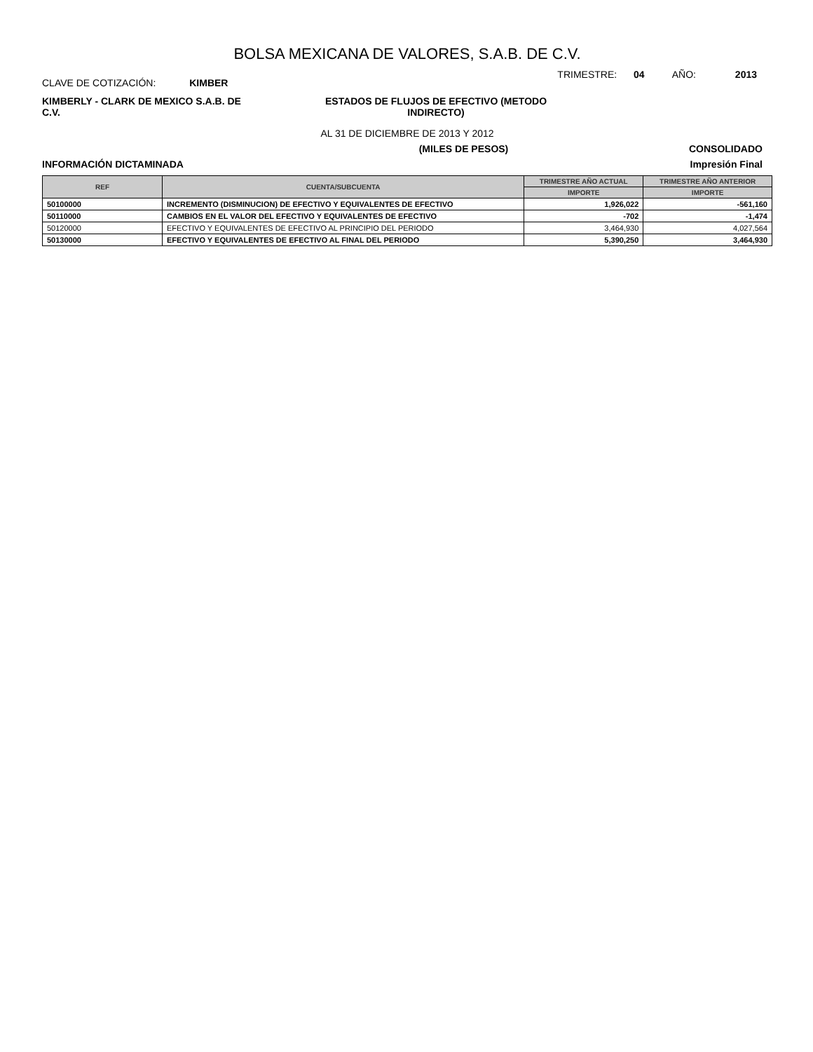BOLSA MEXICANA DE VALORES, S.A.B. DE C.V.
CLAVE DE COTIZACIÓN: KIMBER
TRIMESTRE: 04 AÑO: 2013
KIMBERLY - CLARK DE MEXICO S.A.B. DE C.V.
ESTADOS DE FLUJOS DE EFECTIVO (METODO INDIRECTO)
AL 31 DE DICIEMBRE DE 2013 Y 2012
(MILES DE PESOS) CONSOLIDADO
INFORMACIÓN DICTAMINADA Impresión Final
| REF | CUENTA/SUBCUENTA | TRIMESTRE AÑO ACTUAL | TRIMESTRE AÑO ANTERIOR |
| --- | --- | --- | --- |
| | | IMPORTE | IMPORTE |
| 50100000 | INCREMENTO (DISMINUCION) DE EFECTIVO Y EQUIVALENTES DE EFECTIVO | 1,926,022 | -561,160 |
| 50110000 | CAMBIOS EN EL VALOR DEL EFECTIVO Y EQUIVALENTES DE EFECTIVO | -702 | -1,474 |
| 50120000 | EFECTIVO Y EQUIVALENTES DE EFECTIVO AL PRINCIPIO DEL PERIODO | 3,464,930 | 4,027,564 |
| 50130000 | EFECTIVO Y EQUIVALENTES DE EFECTIVO AL FINAL DEL PERIODO | 5,390,250 | 3,464,930 |